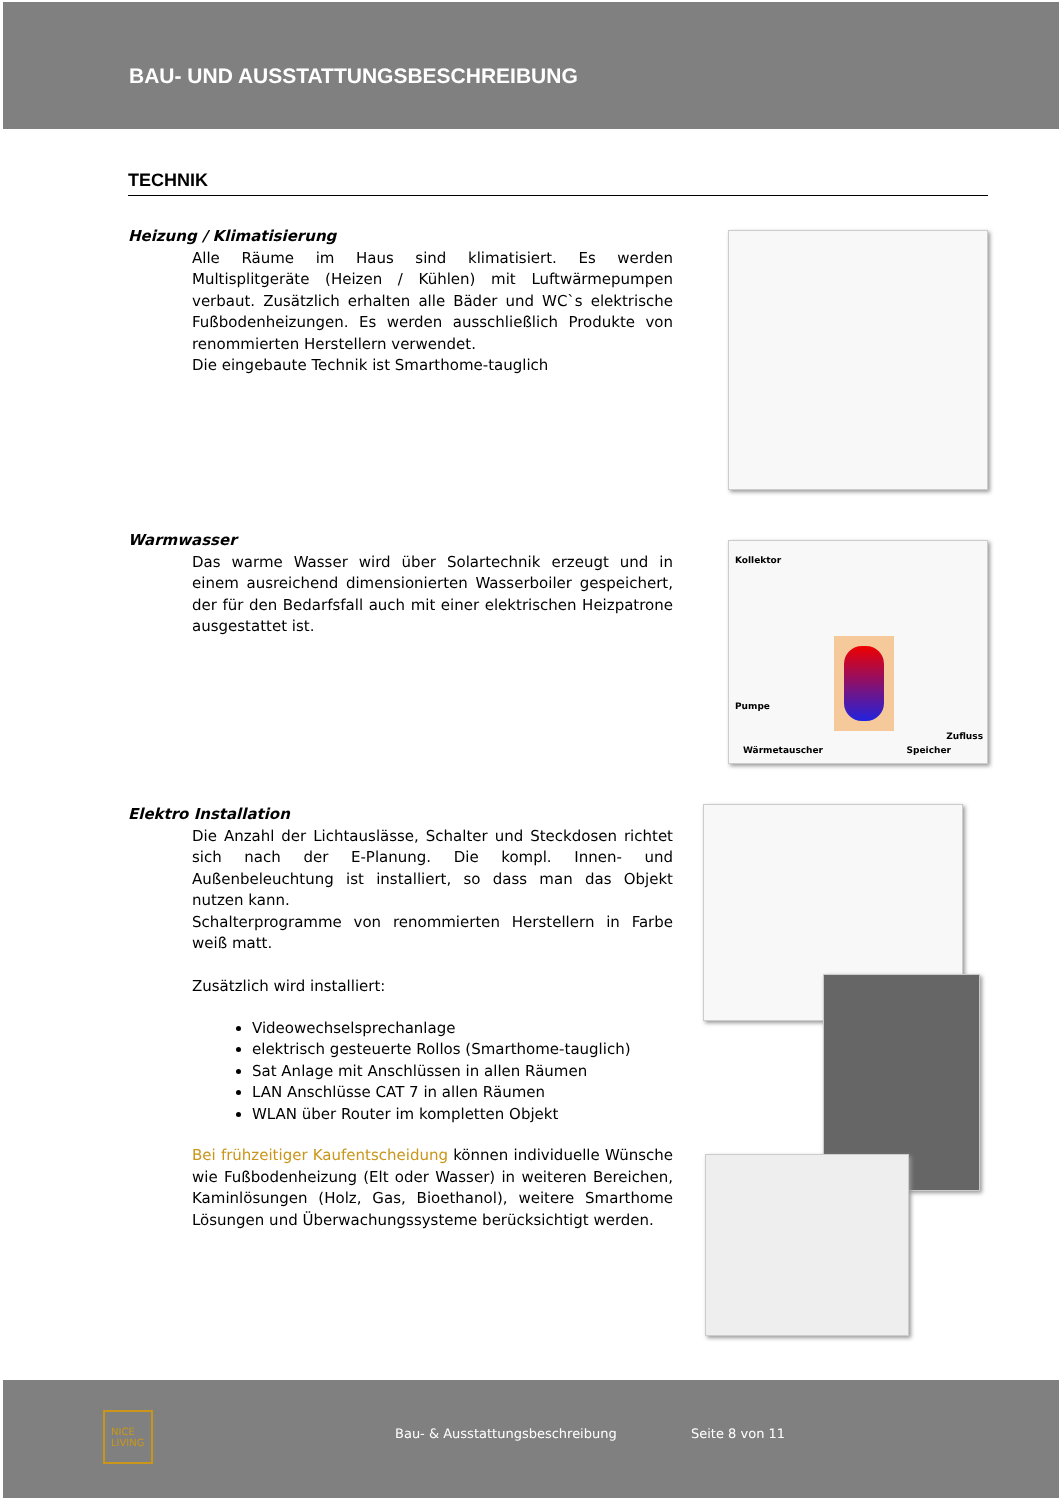BAU- UND AUSSTATTUNGSBESCHREIBUNG
TECHNIK
Heizung / Klimatisierung
Alle Räume im Haus sind klimatisiert. Es werden Multisplitgeräte (Heizen / Kühlen) mit Luftwärmepumpen verbaut. Zusätzlich erhalten alle Bäder und WC`s elektrische Fußbodenheizungen. Es werden ausschließlich Produkte von renommierten Herstellern verwendet.
Die eingebaute Technik ist Smarthome-tauglich
Warmwasser
Das warme Wasser wird über Solartechnik erzeugt und in einem ausreichend dimensionierten Wasserboiler gespeichert, der für den Bedarfsfall auch mit einer elektrischen Heizpatrone ausgestattet ist.
Kollektor
Pumpe
Zufluss
Wärmetauscher Speicher
Elektro Installation
Die Anzahl der Lichtauslässe, Schalter und Steckdosen richtet sich nach der E-Planung. Die kompl. Innen- und Außenbeleuchtung ist installiert, so dass man das Objekt nutzen kann.
Schalterprogramme von renommierten Herstellern in Farbe weiß matt.
Zusätzlich wird installiert:
Videowechselsprechanlage
elektrisch gesteuerte Rollos (Smarthome-tauglich)
Sat Anlage mit Anschlüssen in allen Räumen
LAN Anschlüsse CAT 7 in allen Räumen
WLAN über Router im kompletten Objekt
Bei frühzeitiger Kaufentscheidung können individuelle Wünsche wie Fußbodenheizung (Elt oder Wasser) in weiteren Bereichen, Kaminlösungen (Holz, Gas, Bioethanol), weitere Smarthome Lösungen und Überwachungssysteme berücksichtigt werden.
NICE
LIVING
Bau- & Ausstattungsbeschreibung Seite 8 von 11